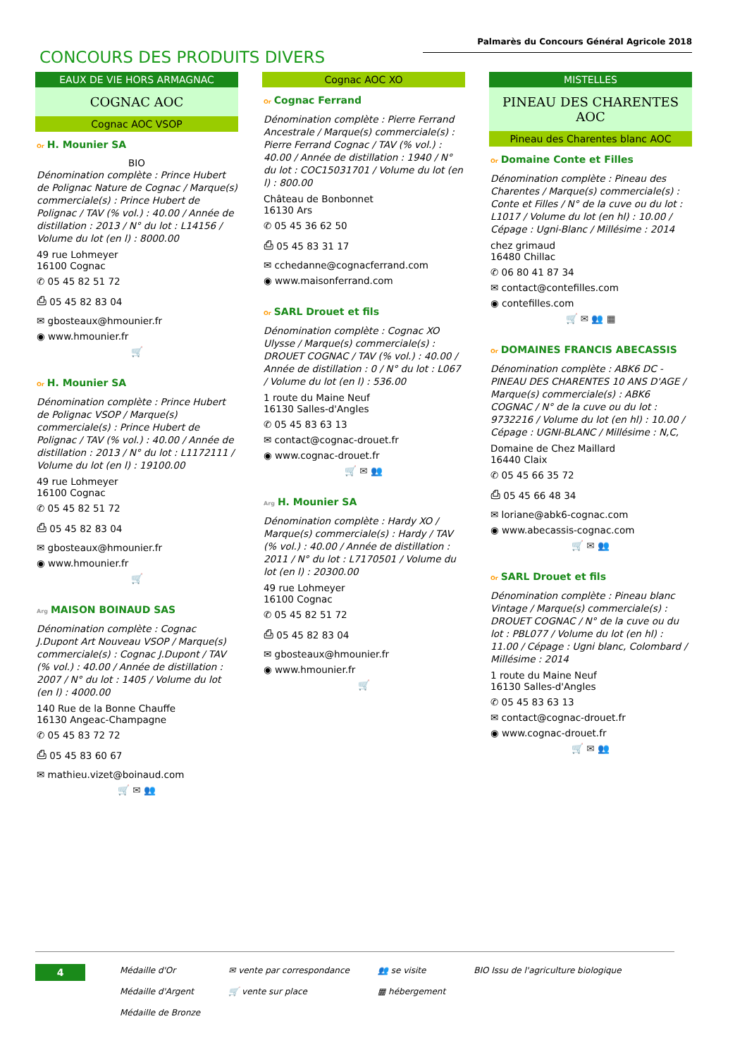Palmarès du Concours Général Agricole 2018
CONCOURS DES PRODUITS DIVERS
EAUX DE VIE HORS ARMAGNAC
COGNAC AOC
Cognac AOC VSOP
Or H. Mounier SA
BIO
Dénomination complète : Prince Hubert de Polignac Nature de Cognac / Marque(s) commerciale(s) : Prince Hubert de Polignac / TAV (% vol.) : 40.00 / Année de distillation : 2013 / N° du lot : L14156 / Volume du lot (en l) : 8000.00
49 rue Lohmeyer
16100 Cognac
✆ 05 45 82 51 72
⎙ 05 45 82 83 04
✉ gbosteaux@hmounier.fr
◉ www.hmounier.fr
🛒
Or H. Mounier SA
Dénomination complète : Prince Hubert de Polignac VSOP / Marque(s) commerciale(s) : Prince Hubert de Polignac / TAV (% vol.) : 40.00 / Année de distillation : 2013 / N° du lot : L1172111 / Volume du lot (en l) : 19100.00
49 rue Lohmeyer
16100 Cognac
✆ 05 45 82 51 72
⎙ 05 45 82 83 04
✉ gbosteaux@hmounier.fr
◉ www.hmounier.fr
🛒
Arg MAISON BOINAUD SAS
Dénomination complète : Cognac J.Dupont Art Nouveau VSOP / Marque(s) commerciale(s) : Cognac J.Dupont / TAV (% vol.) : 40.00 / Année de distillation : 2007 / N° du lot : 1405 / Volume du lot (en l) : 4000.00
140 Rue de la Bonne Chauffe
16130 Angeac-Champagne
✆ 05 45 83 72 72
⎙ 05 45 83 60 67
✉ mathieu.vizet@boinaud.com
🛒 ✉ 👥
Cognac AOC XO
Or Cognac Ferrand
Dénomination complète : Pierre Ferrand Ancestrale / Marque(s) commerciale(s) : Pierre Ferrand Cognac / TAV (% vol.) : 40.00 / Année de distillation : 1940 / N° du lot : COC15031701 / Volume du lot (en l) : 800.00
Château de Bonbonnet
16130 Ars
✆ 05 45 36 62 50
⎙ 05 45 83 31 17
✉ cchedanne@cognacferrand.com
◉ www.maisonferrand.com
Or SARL Drouet et fils
Dénomination complète : Cognac XO Ulysse / Marque(s) commerciale(s) : DROUET COGNAC / TAV (% vol.) : 40.00 / Année de distillation : 0 / N° du lot : L067 / Volume du lot (en l) : 536.00
1 route du Maine Neuf
16130 Salles-d'Angles
✆ 05 45 83 63 13
✉ contact@cognac-drouet.fr
◉ www.cognac-drouet.fr
🛒 ✉ 👥
Arg H. Mounier SA
Dénomination complète : Hardy XO / Marque(s) commerciale(s) : Hardy / TAV (% vol.) : 40.00 / Année de distillation : 2011 / N° du lot : L7170501 / Volume du lot (en l) : 20300.00
49 rue Lohmeyer
16100 Cognac
✆ 05 45 82 51 72
⎙ 05 45 82 83 04
✉ gbosteaux@hmounier.fr
◉ www.hmounier.fr
🛒
MISTELLES
PINEAU DES CHARENTES AOC
Pineau des Charentes blanc AOC
Or Domaine Conte et Filles
Dénomination complète : Pineau des Charentes / Marque(s) commerciale(s) : Conte et Filles / N° de la cuve ou du lot : L1017 / Volume du lot (en hl) : 10.00 / Cépage : Ugni-Blanc / Millésime : 2014
chez grimaud
16480 Chillac
✆ 06 80 41 87 34
✉ contact@contefilles.com
◉ contefilles.com
🛒 ✉ 👥 ▦
Or DOMAINES FRANCIS ABECASSIS
Dénomination complète : ABK6 DC - PINEAU DES CHARENTES 10 ANS D'AGE / Marque(s) commerciale(s) : ABK6 COGNAC / N° de la cuve ou du lot : 9732216 / Volume du lot (en hl) : 10.00 / Cépage : UGNI-BLANC / Millésime : N,C,
Domaine de Chez Maillard
16440 Claix
✆ 05 45 66 35 72
⎙ 05 45 66 48 34
✉ loriane@abk6-cognac.com
◉ www.abecassis-cognac.com
🛒 ✉ 👥
Or SARL Drouet et fils
Dénomination complète : Pineau blanc Vintage / Marque(s) commerciale(s) : DROUET COGNAC / N° de la cuve ou du lot : PBL077 / Volume du lot (en hl) : 11.00 / Cépage : Ugni blanc, Colombard / Millésime : 2014
1 route du Maine Neuf
16130 Salles-d'Angles
✆ 05 45 83 63 13
✉ contact@cognac-drouet.fr
◉ www.cognac-drouet.fr
🛒 ✉ 👥
4
Médaille d'Or
Médaille d'Argent
Médaille de Bronze
✉ vente par correspondance
🛒 vente sur place
👥 se visite
▦ hébergement
BIO Issu de l'agriculture biologique